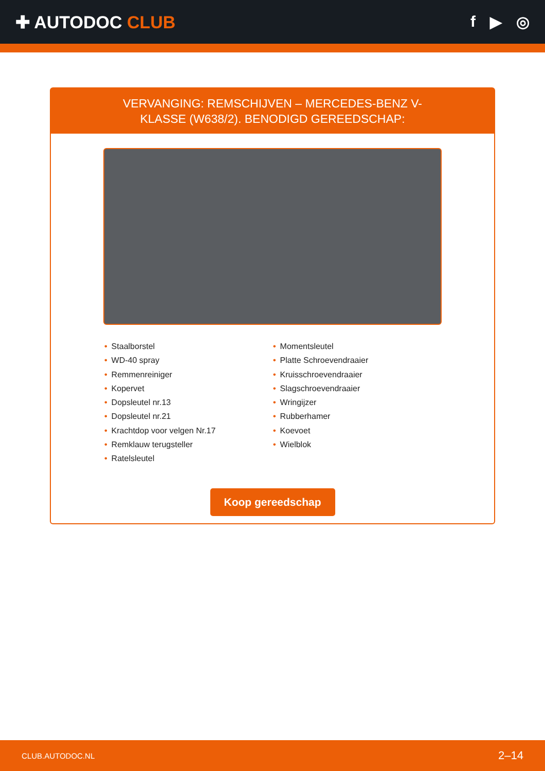✚ AUTODOC CLUB f ▶ ◎
VERVANGING: REMSCHIJVEN – MERCEDES-BENZ V-KLASSE (W638/2). BENODIGD GEREEDSCHAP:
• Staalborstel
• WD-40 spray
• Remmenreiniger
• Kopervet
• Dopsleutel nr.13
• Dopsleutel nr.21
• Krachtdop voor velgen Nr.17
• Remklauw terugsteller
• Ratelsleutel
• Momentsleutel
• Platte Schroevendraaier
• Kruisschroevendraaier
• Slagschroevendraaier
• Wringijzer
• Rubberhamer
• Koevoet
• Wielblok
Koop gereedschap
CLUB.AUTODOC.NL 2–14